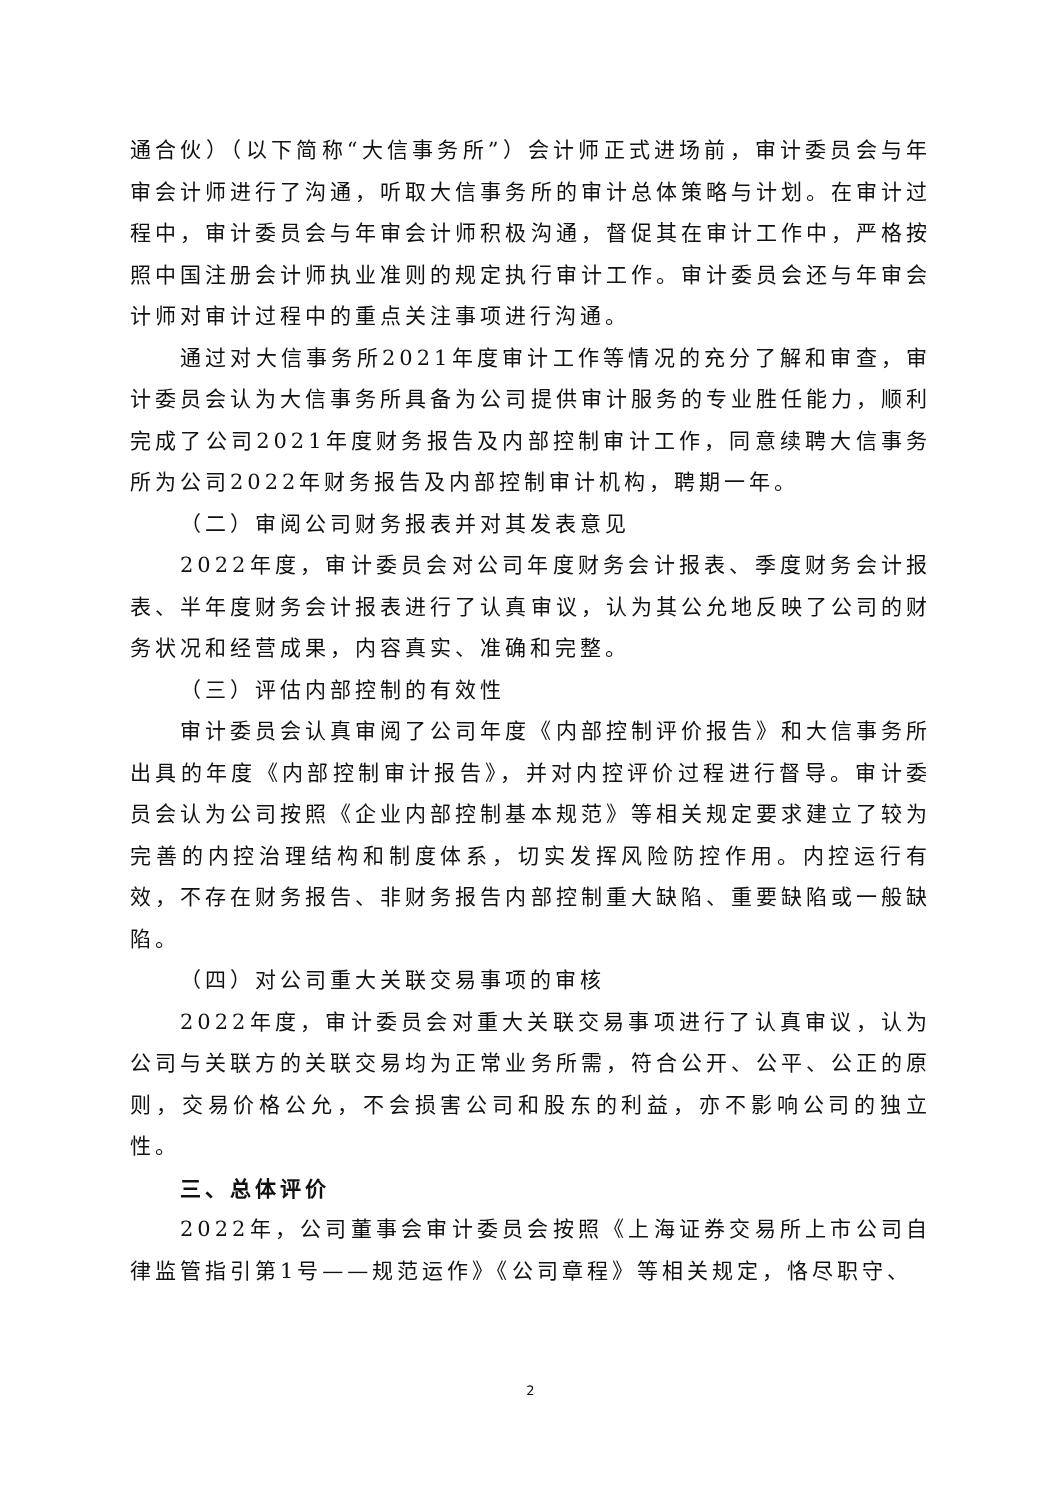通合伙）（以下简称“大信事务所”）会计师正式进场前，审计委员会与年审会计师进行了沟通，听取大信事务所的审计总体策略与计划。在审计过程中，审计委员会与年审会计师积极沟通，督促其在审计工作中，严格按照中国注册会计师执业准则的规定执行审计工作。审计委员会还与年审会计师对审计过程中的重点关注事项进行沟通。
通过对大信事务所2021年度审计工作等情况的充分了解和审查，审计委员会认为大信事务所具备为公司提供审计服务的专业胜任能力，顺利完成了公司2021年度财务报告及内部控制审计工作，同意续聘大信事务所为公司2022年财务报告及内部控制审计机构，聘期一年。
（二）审阅公司财务报表并对其发表意见
2022年度，审计委员会对公司年度财务会计报表、季度财务会计报表、半年度财务会计报表进行了认真审议，认为其公允地反映了公司的财务状况和经营成果，内容真实、准确和完整。
（三）评估内部控制的有效性
审计委员会认真审阅了公司年度《内部控制评价报告》和大信事务所出具的年度《内部控制审计报告》，并对内控评价过程进行督导。审计委员会认为公司按照《企业内部控制基本规范》等相关规定要求建立了较为完善的内控治理结构和制度体系，切实发挥风险防控作用。内控运行有效，不存在财务报告、非财务报告内部控制重大缺陷、重要缺陷或一般缺陷。
（四）对公司重大关联交易事项的审核
2022年度，审计委员会对重大关联交易事项进行了认真审议，认为公司与关联方的关联交易均为正常业务所需，符合公开、公平、公正的原则，交易价格公允，不会损害公司和股东的利益，亦不影响公司的独立性。
三、总体评价
2022年，公司董事会审计委员会按照《上海证券交易所上市公司自律监管指引第1号——规范运作》《公司章程》等相关规定，恪尽职守、
2